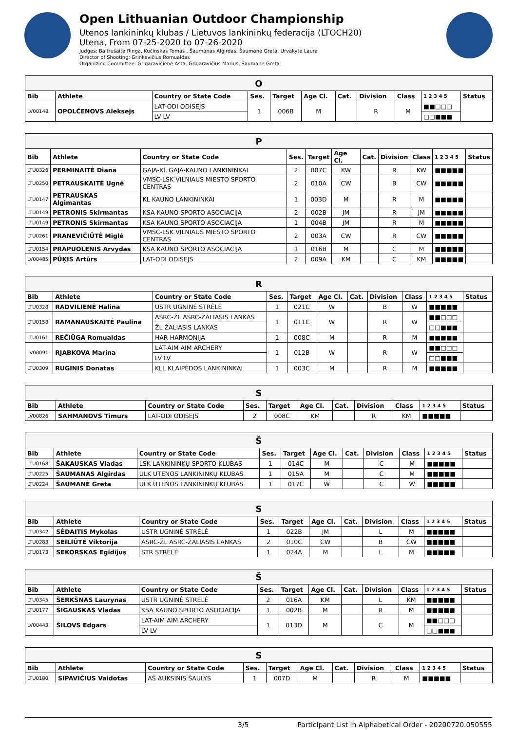Open Lithuanian Outdoor Championship
Utenos lankininkų klubas / Lietuvos lankininkų federacija (LTOCH20)
Utena, From 07-25-2020 to 07-26-2020
Judges: Baltrušaitė Ringa, Kučinskas Tomas , Šaumanas Algirdas, Šaumanė Greta, Urvakytė Laura
Director of Shooting: Grinkevičius Romualdas
Organizing Committee: Grigaravičienė Asta, Grigaravičius Marius, Šaumanė Greta
| O | | | | | | | | | | |
| Bib | Athlete | Country or State Code | Ses. | Target | Age Cl. | Cat. | Division | Class | 1 2 3 4 5 | Status |
| LV00148 | OPOLČENOVS Aleksejs | LAT-ODI ODISEJS | 1 | 006B | M | | R | M | ■■□□□ | |
| | | LV LV | | | | | | | □□■■■ | |
| P | | | | | | | | | | |
| Bib | Athlete | Country or State Code | Ses. | Target | Age Cl. | Cat. | Division | Class | 1 2 3 4 5 | Status |
| LTU0326 | PERMINAITĖ Diana | GAJA-KL GAJA-KAUNO LANKININKAI | 2 | 007C | KW | | R | KW | ■■■■■ | |
| LTU0250 | PETRAUSKAITĖ Ugnė | VMSC-LSK VILNIAUS MIESTO SPORTO CENTRAS | 2 | 010A | CW | | B | CW | ■■■■■ | |
| LTU0147 | PETRAUSKAS Algimantas | KL KAUNO LANKININKAI | 1 | 003D | M | | R | M | ■■■■■ | |
| LTU0149 | PETRONIS Skirmantas | KSA KAUNO SPORTO ASOCIACIJA | 2 | 002B | JM | | R | JM | ■■■■■ | |
| LTU0149 | PETRONIS Skirmantas | KSA KAUNO SPORTO ASOCIACIJA | 1 | 004B | JM | | R | M | ■■■■■ | |
| LTU0261 | PRANEVIČIŪTĖ Miglė | VMSC-LSK VILNIAUS MIESTO SPORTO CENTRAS | 2 | 003A | CW | | R | CW | ■■■■■ | |
| LTU0154 | PRAPUOLENIS Arvydas | KSA KAUNO SPORTO ASOCIACIJA | 1 | 016B | M | | C | M | ■■■■■ | |
| LV00485 | PŪĶIS Artūrs | LAT-ODI ODISEJS | 2 | 009A | KM | | C | KM | ■■■■■ | |
| R | | | | | | | | | | |
| Bib | Athlete | Country or State Code | Ses. | Target | Age Cl. | Cat. | Division | Class | 1 2 3 4 5 | Status |
| LTU0328 | RADVILIENĖ Halina | USTR UGNINĖ STRĖLĖ | 1 | 021C | W | | B | W | ■■■■■ | |
| LTU0158 | RAMANAUSKAITĖ Paulina | ASRC-ŽL ASRC-ŽALIASIS LANKAS | 1 | 011C | W | | R | W | ■■□□□ | |
| | | ŽL ŽALIASIS LANKAS | | | | | | | □□■■■ | |
| LTU0161 | REČIŪGA Romualdas | HAR HARMONIJA | 1 | 008C | M | | R | M | ■■■■■ | |
| LV00091 | RJABKOVA Marina | LAT-AIM AIM ARCHERY | 1 | 012B | W | | R | W | ■■□□□ | |
| | | LV LV | | | | | | | □□■■■ | |
| LTU0309 | RUGINIS Donatas | KLL KLAIPĖDOS LANKININKAI | 1 | 003C | M | | R | M | ■■■■■ | |
| S | | | | | | | | | | |
| Bib | Athlete | Country or State Code | Ses. | Target | Age Cl. | Cat. | Division | Class | 1 2 3 4 5 | Status |
| LV00826 | SAHMANOVS Timurs | LAT-ODI ODISEJS | 2 | 008C | KM | | R | KM | ■■■■■ | |
| Š | | | | | | | | | | |
| Bib | Athlete | Country or State Code | Ses. | Target | Age Cl. | Cat. | Division | Class | 1 2 3 4 5 | Status |
| LTU0168 | ŠAKAUSKAS Vladas | LSK LANKININKŲ SPORTO KLUBAS | 1 | 014C | M | | C | M | ■■■■■ | |
| LTU0225 | ŠAUMANAS Algirdas | ULK UTENOS LANKININKŲ KLUBAS | 1 | 015A | M | | C | M | ■■■■■ | |
| LTU0224 | ŠAUMANĖ Greta | ULK UTENOS LANKININKŲ KLUBAS | 1 | 017C | W | | C | W | ■■■■■ | |
| S | | | | | | | | | | |
| Bib | Athlete | Country or State Code | Ses. | Target | Age Cl. | Cat. | Division | Class | 1 2 3 4 5 | Status |
| LTU0342 | SĖDAITIS Mykolas | USTR UGNINĖ STRĖLĖ | 1 | 022B | JM | | L | M | ■■■■■ | |
| LTU0283 | SEILIŪTĖ Viktorija | ASRC-ŽL ASRC-ŽALIASIS LANKAS | 2 | 010C | CW | | B | CW | ■■■■■ | |
| LTU0173 | SEKORSKAS Egidijus | STR STRĖLĖ | 1 | 024A | M | | L | M | ■■■■■ | |
| Š | | | | | | | | | | |
| Bib | Athlete | Country or State Code | Ses. | Target | Age Cl. | Cat. | Division | Class | 1 2 3 4 5 | Status |
| LTU0345 | ŠERKŠNAS Laurynas | USTR UGNINĖ STRĖLĖ | 2 | 016A | KM | | L | KM | ■■■■■ | |
| LTU0177 | ŠIGAUSKAS Vladas | KSA KAUNO SPORTO ASOCIACIJA | 1 | 002B | M | | R | M | ■■■■■ | |
| LV00443 | ŠILOVS Edgars | LAT-AIM AIM ARCHERY | 1 | 013D | M | | C | M | ■■□□□ | |
| | | LV LV | | | | | | | □□■■■ | |
| S | | | | | | | | | | |
| Bib | Athlete | Country or State Code | Ses. | Target | Age Cl. | Cat. | Division | Class | 1 2 3 4 5 | Status |
| LTU0180 | SIPAVIČIUS Vaidotas | AŠ AUKSINIS ŠAULYS | 1 | 007D | M | | R | M | ■■■■■ | |
3/5 Participant List in Alphabetical Order - 20200720.050555